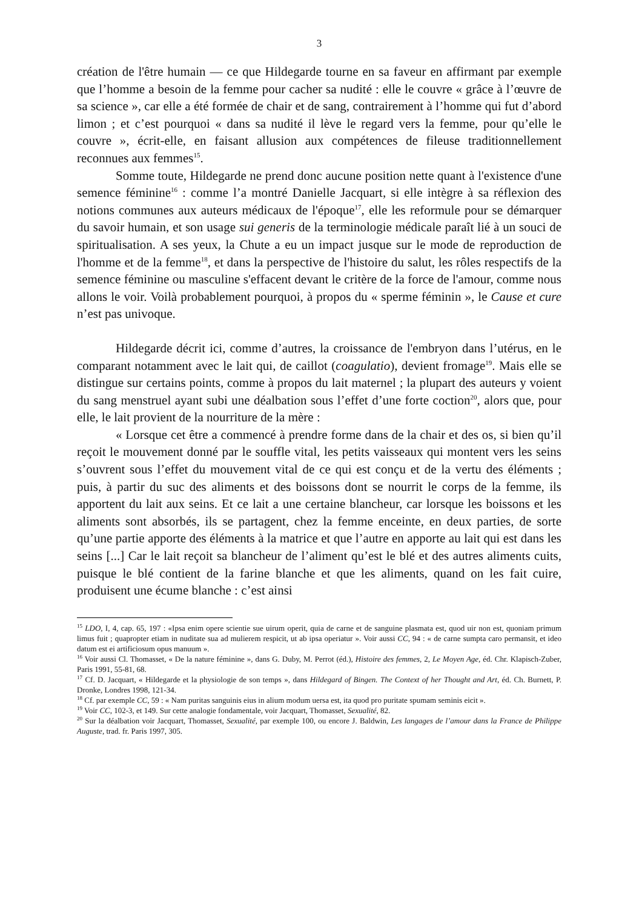3
création de l'être humain — ce que Hildegarde tourne en sa faveur en affirmant par exemple que l’homme a besoin de la femme pour cacher sa nudité : elle le couvre « grâce à l’œuvre de sa science », car elle a été formée de chair et de sang, contrairement à l’homme qui fut d’abord limon ; et c’est pourquoi « dans sa nudité il lève le regard vers la femme, pour qu’elle le couvre », écrit-elle, en faisant allusion aux compétences de fileuse traditionnellement reconnues aux femmes<sup>15</sup>.
Somme toute, Hildegarde ne prend donc aucune position nette quant à l'existence d'une semence féminine<sup>16</sup> : comme l’a montré Danielle Jacquart, si elle intègre à sa réflexion des notions communes aux auteurs médicaux de l'époque<sup>17</sup>, elle les reformule pour se démarquer du savoir humain, et son usage sui generis de la terminologie médicale paraît lié à un souci de spiritualisation. A ses yeux, la Chute a eu un impact jusque sur le mode de reproduction de l'homme et de la femme<sup>18</sup>, et dans la perspective de l'histoire du salut, les rôles respectifs de la semence féminine ou masculine s'effacent devant le critère de la force de l'amour, comme nous allons le voir. Voilà probablement pourquoi, à propos du « sperme féminin », le Cause et cure n’est pas univoque.
Hildegarde décrit ici, comme d’autres, la croissance de l'embryon dans l’utérus, en le comparant notamment avec le lait qui, de caillot (coagulatio), devient fromage<sup>19</sup>. Mais elle se distingue sur certains points, comme à propos du lait maternel ; la plupart des auteurs y voient du sang menstruel ayant subi une déalbation sous l’effet d’une forte coction<sup>20</sup>, alors que, pour elle, le lait provient de la nourriture de la mère :
« Lorsque cet être a commencé à prendre forme dans de la chair et des os, si bien qu’il reçoit le mouvement donné par le souffle vital, les petits vaisseaux qui montent vers les seins s’ouvrent sous l’effet du mouvement vital de ce qui est conçu et de la vertu des éléments ; puis, à partir du suc des aliments et des boissons dont se nourrit le corps de la femme, ils apportent du lait aux seins. Et ce lait a une certaine blancheur, car lorsque les boissons et les aliments sont absorbés, ils se partagent, chez la femme enceinte, en deux parties, de sorte qu’une partie apporte des éléments à la matrice et que l’autre en apporte au lait qui est dans les seins [...] Car le lait reçoit sa blancheur de l’aliment qu’est le blé et des autres aliments cuits, puisque le blé contient de la farine blanche et que les aliments, quand on les fait cuire, produisent une écume blanche : c’est ainsi
<sup>15</sup> LDO, I, 4, cap. 65, 197 : «Ipsa enim opere scientie sue uirum operit, quia de carne et de sanguine plasmata est, quod uir non est, quoniam primum limus fuit ; quapropter etiam in nuditate sua ad mulierem respicit, ut ab ipsa operiatur ». Voir aussi CC, 94 : « de carne sumpta caro permansit, et ideo datum est ei artificiosum opus manuum ».
<sup>16</sup> Voir aussi Cl. Thomasset, « De la nature féminine », dans G. Duby, M. Perrot (éd.), Histoire des femmes, 2, Le Moyen Age, éd. Chr. Klapisch-Zuber, Paris 1991, 55-81, 68.
<sup>17</sup> Cf. D. Jacquart, « Hildegarde et la physiologie de son temps », dans Hildegard of Bingen. The Context of her Thought and Art, éd. Ch. Burnett, P. Dronke, Londres 1998, 121-34.
<sup>18</sup> Cf. par exemple CC, 59 : « Nam puritas sanguinis eius in alium modum uersa est, ita quod pro puritate spumam seminis eicit ».
<sup>19</sup> Voir CC, 102-3, et 149. Sur cette analogie fondamentale, voir Jacquart, Thomasset, Sexualité, 82.
<sup>20</sup> Sur la déalbation voir Jacquart, Thomasset, Sexualité, par exemple 100, ou encore J. Baldwin, Les langages de l’amour dans la France de Philippe Auguste, trad. fr. Paris 1997, 305.